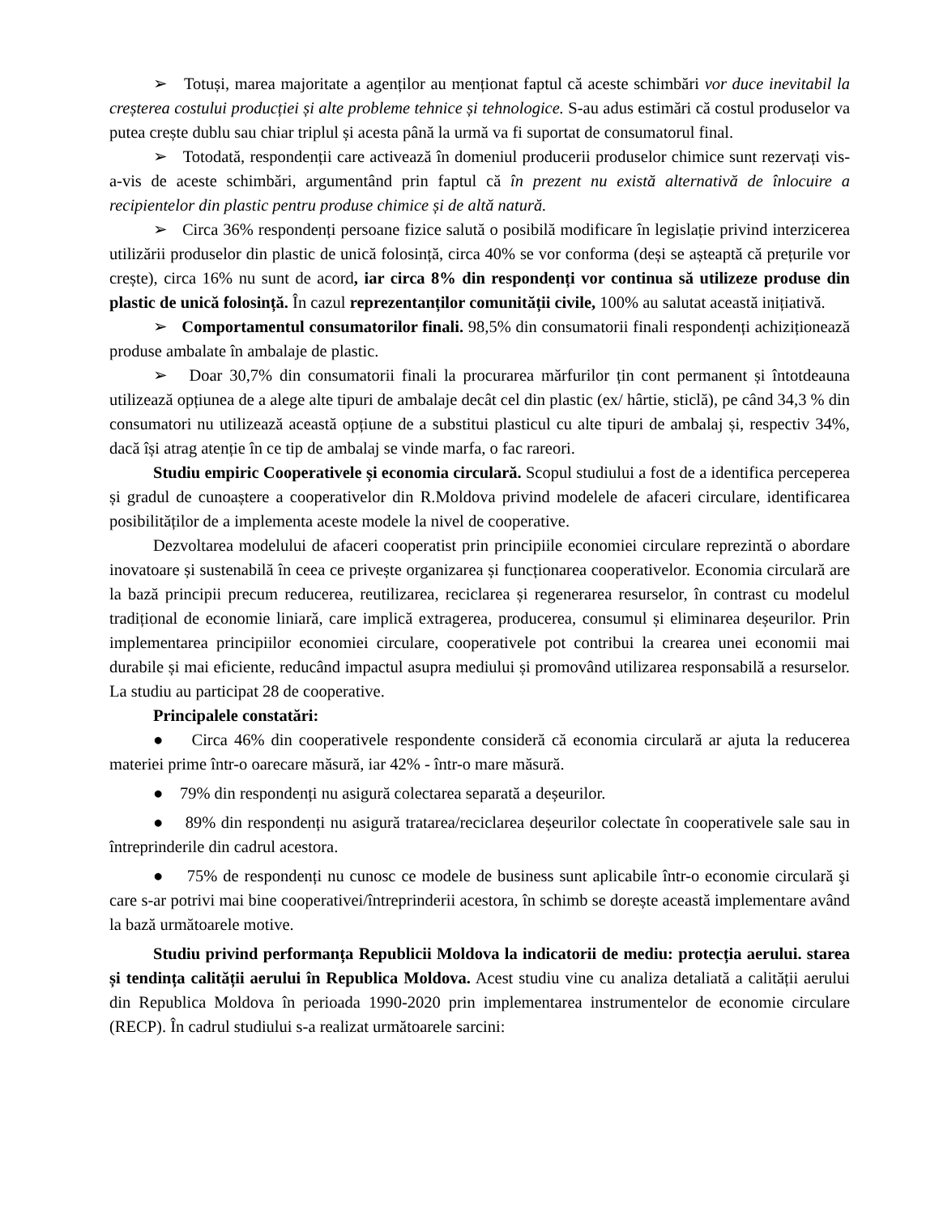➢ Totuși, marea majoritate a agenților au menționat faptul că aceste schimbări vor duce inevitabil la creșterea costului producției și alte probleme tehnice și tehnologice. S-au adus estimări că costul produselor va putea crește dublu sau chiar triplul și acesta până la urmă va fi suportat de consumatorul final.
➢ Totodată, respondenții care activează în domeniul producerii produselor chimice sunt rezervați vis-a-vis de aceste schimbări, argumentând prin faptul că în prezent nu există alternativă de înlocuire a recipientelor din plastic pentru produse chimice și de altă natură.
➢ Circa 36% respondenți persoane fizice salută o posibilă modificare în legislație privind interzicerea utilizării produselor din plastic de unică folosință, circa 40% se vor conforma (deși se așteaptă că prețurile vor crește), circa 16% nu sunt de acord, iar circa 8% din respondenți vor continua să utilizeze produse din plastic de unică folosință. În cazul reprezentanților comunității civile, 100% au salutat această inițiativă.
➢ Comportamentul consumatorilor finali. 98,5% din consumatorii finali respondenți achiziționează produse ambalate în ambalaje de plastic.
➢ Doar 30,7% din consumatorii finali la procurarea mărfurilor țin cont permanent și întotdeauna utilizează opțiunea de a alege alte tipuri de ambalaje decât cel din plastic (ex/ hârtie, sticlă), pe când 34,3 % din consumatori nu utilizează această opțiune de a substitui plasticul cu alte tipuri de ambalaj și, respectiv 34%, dacă își atrag atenție în ce tip de ambalaj se vinde marfa, o fac rareori.
Studiu empiric Cooperativele și economia circulară. Scopul studiului a fost de a identifica perceperea și gradul de cunoaștere a cooperativelor din R.Moldova privind modelele de afaceri circulare, identificarea posibilităților de a implementa aceste modele la nivel de cooperative.
Dezvoltarea modelului de afaceri cooperatist prin principiile economiei circulare reprezintă o abordare inovatoare și sustenabilă în ceea ce privește organizarea și funcționarea cooperativelor. Economia circulară are la bază principii precum reducerea, reutilizarea, reciclarea și regenerarea resurselor, în contrast cu modelul tradițional de economie liniară, care implică extragerea, producerea, consumul și eliminarea deșeurilor. Prin implementarea principiilor economiei circulare, cooperativele pot contribui la crearea unei economii mai durabile și mai eficiente, reducând impactul asupra mediului și promovând utilizarea responsabilă a resurselor. La studiu au participat 28 de cooperative.
Principalele constatări:
● Circa 46% din cooperativele respondente consideră că economia circulară ar ajuta la reducerea materiei prime într-o oarecare măsură, iar 42% - într-o mare măsură.
● 79% din respondenți nu asigură colectarea separată a deșeurilor.
● 89% din respondenți nu asigură tratarea/reciclarea deșeurilor colectate în cooperativele sale sau in întreprinderile din cadrul acestora.
● 75% de respondenți nu cunosc ce modele de business sunt aplicabile într-o economie circulară şi care s-ar potrivi mai bine cooperativei/întreprinderii acestora, în schimb se dorește această implementare având la bază următoarele motive.
Studiu privind performanța Republicii Moldova la indicatorii de mediu: protecția aerului. starea și tendința calității aerului în Republica Moldova. Acest studiu vine cu analiza detaliată a calității aerului din Republica Moldova în perioada 1990-2020 prin implementarea instrumentelor de economie circulare (RECP). În cadrul studiului s-a realizat următoarele sarcini: